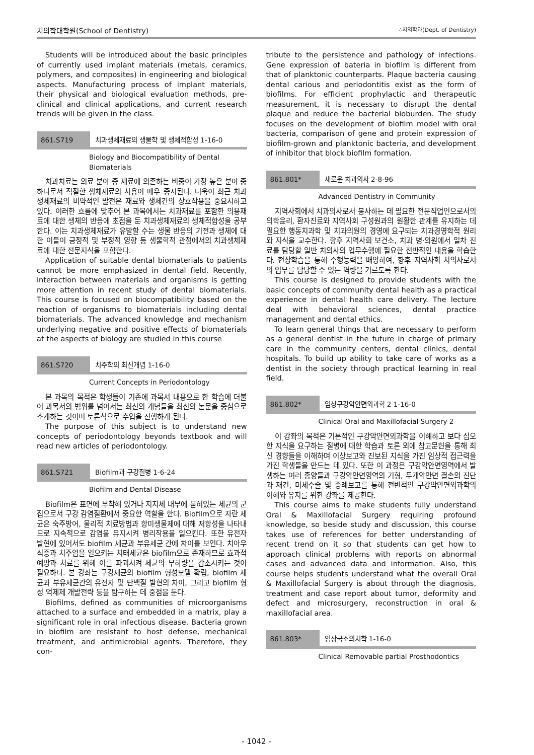치의학대학원(School of Dentistry) ∴치의학과(Dept. of Dentistry)
Students will be introduced about the basic principles of currently used implant materials (metals, ceramics, polymers, and composites) in engineering and biological aspects. Manufacturing process of implant materials, their physical and biological evaluation methods, pre-clinical and clinical applications, and current research trends will be given in the class.
861.S719 치과생체재료의 생물학 및 생체적합성 1-16-0
Biology and Biocompatibility of Dental Biomaterials
치과치료는 의료 분야 중 재료에 의존하는 비중이 가장 높은 분야 중 하나로서 적절한 생체재료의 사용이 매우 중시된다. 더욱이 최근 치과생체재료의 비약적인 발전은 재료와 생체간의 상호작용을 중요시하고 있다. 이러한 흐름에 맞추어 본 과목에서는 치과재료를 포함한 의용재료에 대한 생체의 반응에 초점을 둔 치과생체재료의 생체적합성을 공부한다. 이는 치과생체재료가 유발할 수는 생물 반응의 기전과 생체에 대한 이들이 긍정적 및 부정적 영향 등 생물학적 관점에서의 치과생체재료에 대한 전문지식을 포함한다.
Application of suitable dental biomaterials to patients cannot be more emphasized in dental field. Recently, interaction between materials and organisms is getting more attention in recent study of dental biomaterials. This course is focused on biocompatibility based on the reaction of organisms to biomaterials including dental biomaterials. The advanced knowledge and mechanism underlying negative and positive effects of biomaterials at the aspects of biology are studied in this course
861.S720 치주학의 최신개념 1-16-0
Current Concepts in Periodontology
본 과목의 목적은 학생들이 기존에 과목서 내용으로 한 학습에 더불어 과목서의 범위를 넘어서는 최신의 개념들을 최신의 논문을 중심으로 소개하는 것이며 토론식으로 수업을 진행하게 된다.
The purpose of this subject is to understand new concepts of periodontology beyonds textbook and will read new articles of periodontology.
861.S721 Biofilm과 구강질병 1-6-24
Biofilm and Dental Disease
Biofilm은 표면에 부착해 있거나 지지체 내부에 묻혀있는 세균의 군집으로서 구강 감염질환에서 중요한 역할을 한다. Biofilm으로 자란 세균은 숙주방어, 물리적 치료방법과 항미생물제에 대해 저항성을 나타내므로 지속적으로 감염을 유지시켜 병리작용을 일으킨다. 또한 유전자 발현에 있어서도 biofilm 세균과 부유세균 간에 차이를 보인다. 치아우식증과 치주염을 일으키는 치태세균은 biofilm으로 존재하므로 효과적 예방과 치료를 위해 이를 파괴시켜 세균의 부하량을 감소시키는 것이 필요하다. 본 강좌는 구강세균의 biofilm 형성모델 확립, biofilm 세균과 부유세균간의 유전자 및 단백질 발현의 차이, 그리고 biofilm 형성 억제제 개발전략 등을 탐구하는 데 중점을 둔다.
Biofilms, defined as communities of microorganisms attached to a surface and embedded in a matrix, play a significant role in oral infectious disease. Bacteria grown in biofilm are resistant to host defense, mechanical treatment, and antimicrobial agents. Therefore, they con-
tribute to the persistence and pathology of infections. Gene expression of bateria in biofilm is different from that of planktonic counterparts. Plaque bacteria causing dental carious and periodontitis exist as the form of biofilms. For efficient prophylactic and therapeutic measurement, it is necessary to disrupt the dental plaque and reduce the bacterial bioburden. The study focuses on the development of biofilm model with oral bacteria, comparison of gene and protein expression of biofilm-grown and planktonic bacteria, and development of inhibitor that block biofilm formation.
861.801* 새로운 치과의사 2-8-96
Advanced Dentistry in Community
지역사회에서 치과의사로서 봉사하는 데 필요한 전문직업인으로서의 의학윤리, 환자진료와 지역사회 구성원과의 원활한 관계를 유지하는 데 필요한 행동치과학 및 치과의원의 경영에 요구되는 치과경영학적 원리와 지식을 교수한다. 향후 지역사회 보건소, 치과 병·의원에서 일차 진료를 담당할 일반 치의사의 업무수행에 필요한 전반적인 내용을 학습한다. 현장학습을 통해 수행능력을 배양하여, 향후 지역사회 치의사로서의 임무를 담당할 수 있는 역량을 기르도록 한다.
This course is designed to provide students with the basic concepts of community dental health as a practical experience in dental health care delivery. The lecture deal with behavioral sciences, dental practice management and dental ethics.
To learn general things that are necessary to perform as a general dentist in the future in charge of primary care in the community centers, dental clinics, dental hospitals. To build up ability to take care of works as a dentist in the society through practical learning in real field.
861.802* 임상구강악안면외과학 2 1-16-0
Clinical Oral and Maxillofacial Surgery 2
이 강좌의 목적은 기본적인 구강악안면외과학을 이해하고 보다 심오한 지식을 요구하는 질병에 대한 학습과 토론 외에 참고문헌을 통해 최신 경향들을 이해하며 이상보고와 진보된 지식을 가진 임상적 접근력을 가진 학생들을 만드는 데 있다. 또한 이 과정은 구강악안면영역에서 발생하는 여러 종양들과 구강악안면영역의 기형, 두개악안면 결손의 진단과 재건, 미세수술 및 증례보고를 통해 전반적인 구강악안면외과학의 이해와 유지를 위한 강좌를 제공한다.
This course aims to make students fully understand Oral & Maxillofacial Surgery requiring profound knowledge, so beside study and discussion, this course takes use of references for better understanding of recent trend on it so that students can get how to approach clinical problems with reports on abnormal cases and advanced data and information. Also, this course helps students understand what the overall Oral & Maxillofacial Surgery is about through the diagnosis, treatment and case report about tumor, deformity and defect and microsurgery, reconstruction in oral & maxillofacial area.
861.803* 임상국소의치학 1-16-0
Clinical Removable partial Prosthodontics
- 1042 -